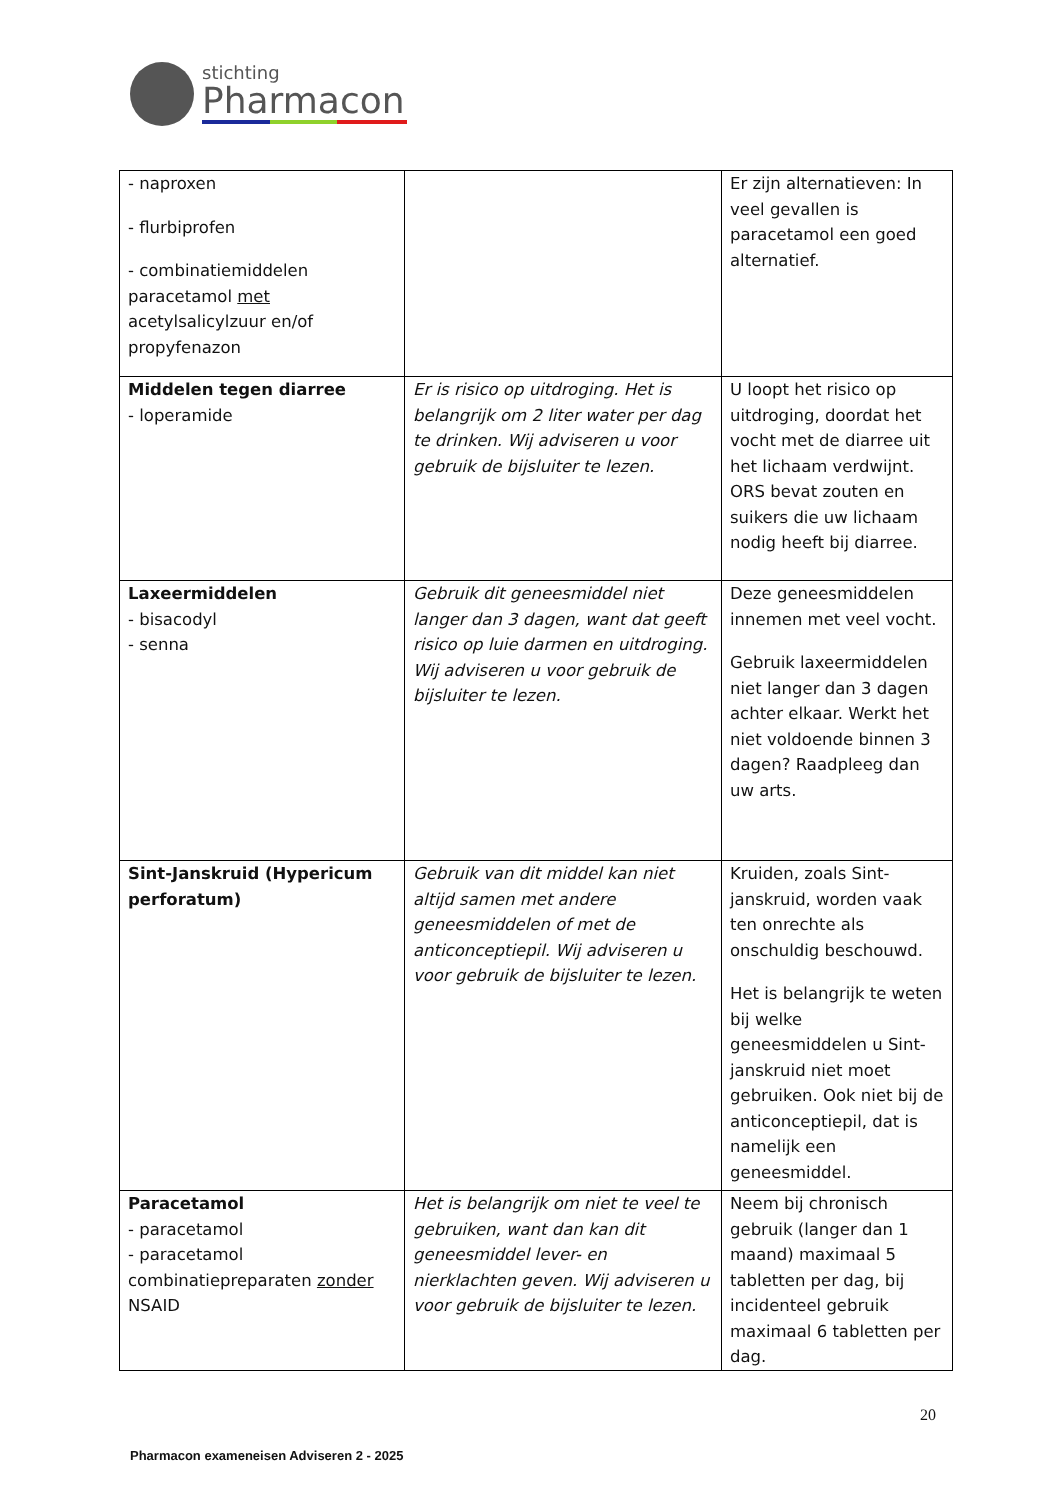stichting
Pharmacon
| - naproxen - flurbiprofen - combinatiemiddelen paracetamol met acetylsalicylzuur en/of propyfenazon | | Er zijn alternatieven: In veel gevallen is paracetamol een goed alternatief. |
| Middelen tegen diarree - loperamide | Er is risico op uitdroging. Het is belangrijk om 2 liter water per dag te drinken. Wij adviseren u voor gebruik de bijsluiter te lezen. | U loopt het risico op uitdroging, doordat het vocht met de diarree uit het lichaam verdwijnt. ORS bevat zouten en suikers die uw lichaam nodig heeft bij diarree. |
| Laxeermiddelen - bisacodyl - senna | Gebruik dit geneesmiddel niet langer dan 3 dagen, want dat geeft risico op luie darmen en uitdroging. Wij adviseren u voor gebruik de bijsluiter te lezen. | Deze geneesmiddelen innemen met veel vocht. Gebruik laxeermiddelen niet langer dan 3 dagen achter elkaar. Werkt het niet voldoende binnen 3 dagen? Raadpleeg dan uw arts. |
| Sint-Janskruid (Hypericum perforatum) | Gebruik van dit middel kan niet altijd samen met andere geneesmiddelen of met de anticonceptiepil. Wij adviseren u voor gebruik de bijsluiter te lezen. | Kruiden, zoals Sint-janskruid, worden vaak ten onrechte als onschuldig beschouwd. Het is belangrijk te weten bij welke geneesmiddelen u Sint-janskruid niet moet gebruiken. Ook niet bij de anticonceptiepil, dat is namelijk een geneesmiddel. |
| Paracetamol - paracetamol - paracetamol combinatiepreparaten zonder NSAID | Het is belangrijk om niet te veel te gebruiken, want dan kan dit geneesmiddel lever- en nierklachten geven. Wij adviseren u voor gebruik de bijsluiter te lezen. | Neem bij chronisch gebruik (langer dan 1 maand) maximaal 5 tabletten per dag, bij incidenteel gebruik maximaal 6 tabletten per dag. |
20
Pharmacon exameneisen Adviseren 2 - 2025